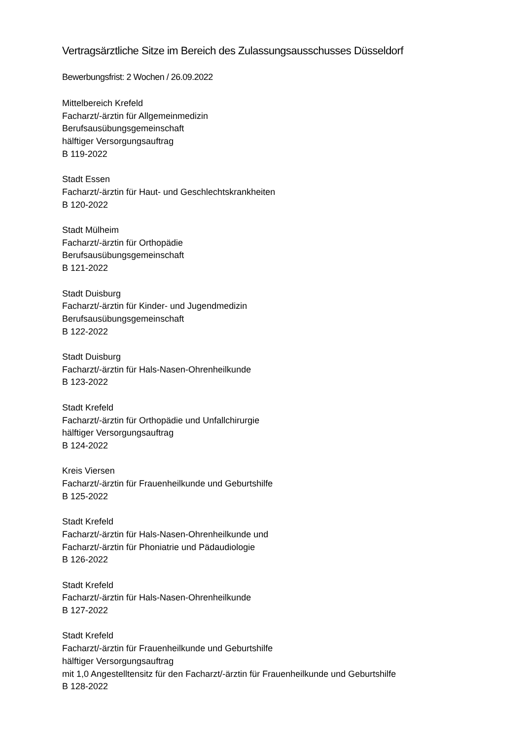Vertragsärztliche Sitze im Bereich des Zulassungsausschusses Düsseldorf
Bewerbungsfrist: 2 Wochen / 26.09.2022
Mittelbereich Krefeld
Facharzt/-ärztin für Allgemeinmedizin
Berufsausübungsgemeinschaft
hälftiger Versorgungsauftrag
B 119-2022
Stadt Essen
Facharzt/-ärztin für Haut- und Geschlechtskrankheiten
B 120-2022
Stadt Mülheim
Facharzt/-ärztin für Orthopädie
Berufsausübungsgemeinschaft
B 121-2022
Stadt Duisburg
Facharzt/-ärztin für Kinder- und Jugendmedizin
Berufsausübungsgemeinschaft
B 122-2022
Stadt Duisburg
Facharzt/-ärztin für Hals-Nasen-Ohrenheilkunde
B 123-2022
Stadt Krefeld
Facharzt/-ärztin für Orthopädie und Unfallchirurgie
hälftiger Versorgungsauftrag
B 124-2022
Kreis Viersen
Facharzt/-ärztin für Frauenheilkunde und Geburtshilfe
B 125-2022
Stadt Krefeld
Facharzt/-ärztin für Hals-Nasen-Ohrenheilkunde und
Facharzt/-ärztin für Phoniatrie und Pädaudiologie
B 126-2022
Stadt Krefeld
Facharzt/-ärztin für Hals-Nasen-Ohrenheilkunde
B 127-2022
Stadt Krefeld
Facharzt/-ärztin für Frauenheilkunde und Geburtshilfe
hälftiger Versorgungsauftrag
mit 1,0 Angestelltensitz für den Facharzt/-ärztin für Frauenheilkunde und Geburtshilfe
B 128-2022